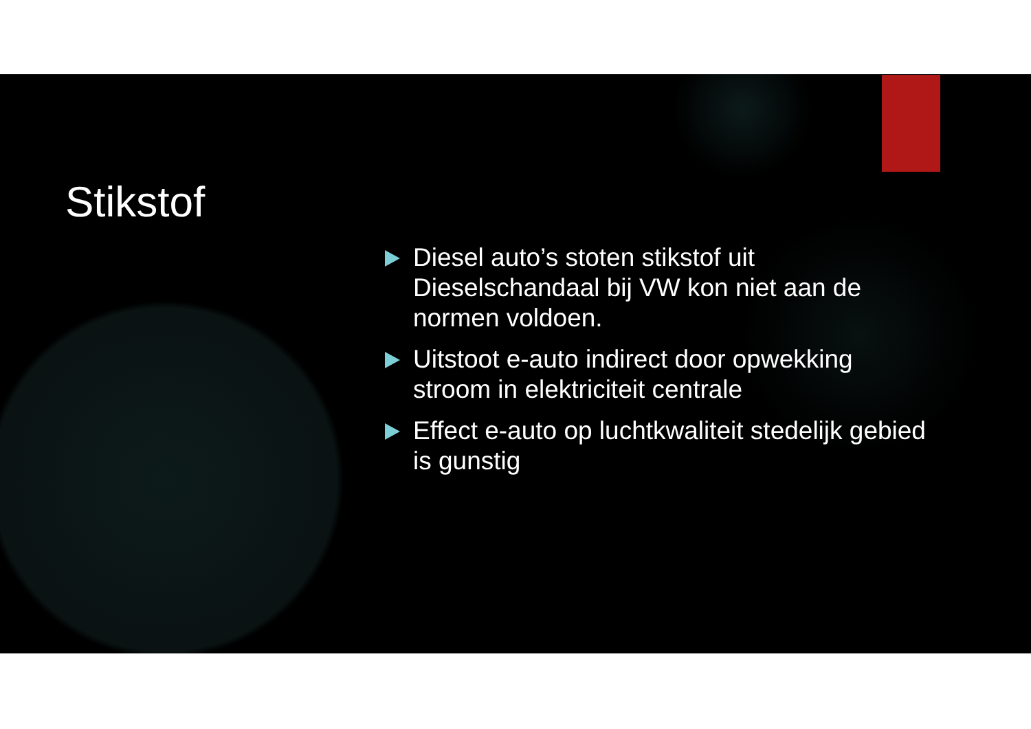Stikstof
Diesel auto’s stoten stikstof uit Dieselschandaal bij VW kon niet aan de normen voldoen.
Uitstoot e-auto indirect door opwekking stroom in elektriciteit centrale
Effect e-auto op luchtkwaliteit stedelijk gebied is gunstig